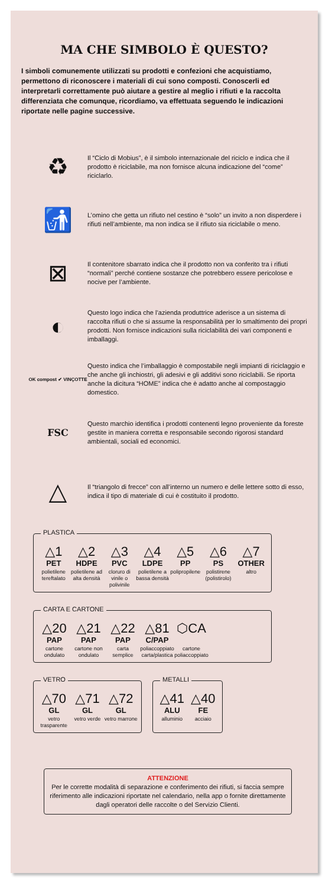MA CHE SIMBOLO È QUESTO?
I simboli comunemente utilizzati su prodotti e confezioni che acquistiamo, permettono di riconoscere i materiali di cui sono composti. Conoscerli ed interpretarli correttamente può aiutare a gestire al meglio i rifiuti e la raccolta differenziata che comunque, ricordiamo, va effettuata seguendo le indicazioni riportate nelle pagine successive.
♻
Il “Ciclo di Mobius”, è il simbolo internazionale del riciclo e indica che il prodotto è riciclabile, ma non fornisce alcuna indicazione del “come” riciclarlo.
🚮
L’omino che getta un rifiuto nel cestino è “solo” un invito a non disperdere i rifiuti nell’ambiente, ma non indica se il rifiuto sia riciclabile o meno.
⊠
Il contenitore sbarrato indica che il prodotto non va conferito tra i rifiuti “normali” perché contiene sostanze che potrebbero essere pericolose e nocive per l’ambiente.
◐
Questo logo indica che l’azienda produttrice aderisce a un sistema di raccolta rifiuti o che si assume la responsabilità per lo smaltimento dei propri prodotti. Non fornisce indicazioni sulla riciclabilità dei vari componenti e imballaggi.
OK compost ✔ VINÇOTTE
Questo indica che l’imballaggio è compostabile negli impianti di riciclaggio e che anche gli inchiostri, gli adesivi e gli additivi sono riciclabili. Se riporta anche la dicitura “HOME” indica che è adatto anche al compostaggio domestico.
FSC
Questo marchio identifica i prodotti contenenti legno proveniente da foreste gestite in maniera corretta e responsabile secondo rigorosi standard ambientali, sociali ed economici.
△
Il “triangolo di frecce” con all’interno un numero e delle lettere sotto di esso, indica il tipo di materiale di cui è costituito il prodotto.
PLASTICA
△1
PET
polietilene tereftalato
△2
HDPE
polietilene ad alta densità
△3
PVC
cloruro di vinile o polivinile
△4
LDPE
polietilene a bassa densità
△5
PP
polipropilene
△6
PS
polistirene (polistirolo)
△7
OTHER
altro
CARTA E CARTONE
△20
PAP
cartone ondulato
△21
PAP
cartone non ondulato
△22
PAP
carta semplice
△81
C/PAP
poliaccoppiato carta/plastica
⬡CA
cartone poliaccoppiato
VETRO
△70
GL
vetro trasparente
△71
GL
vetro verde
△72
GL
vetro marrone
METALLI
△41
ALU
alluminio
△40
FE
acciaio
ATTENZIONE
Per le corrette modalità di separazione e conferimento dei rifiuti, si faccia sempre riferimento alle indicazioni riportate nel calendario, nella app o fornite direttamente dagli operatori delle raccolte o del Servizio Clienti.